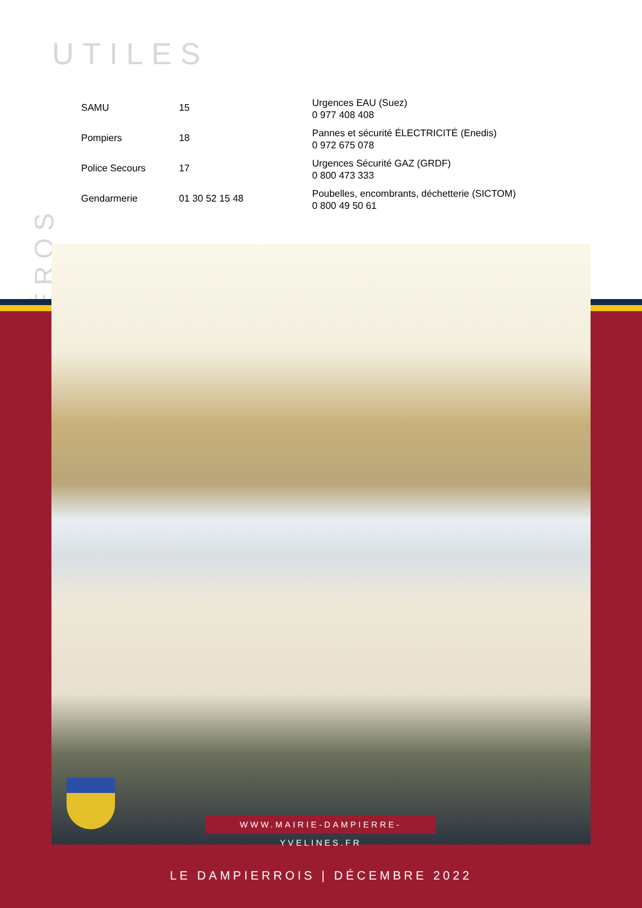UTILES
NUMÉROS
| SAMU | 15 |
| Pompiers | 18 |
| Police Secours | 17 |
| Gendarmerie | 01 30 52 15 48 |
Urgences EAU (Suez)
0 977 408 408
Pannes et sécurité ÉLECTRICITÉ (Enedis)
0 972 675 078
Urgences Sécurité GAZ (GRDF)
0 800 473 333
Poubelles, encombrants, déchetterie (SICTOM)
0 800 49 50 61
WWW.MAIRIE-DAMPIERRE-YVELINES.FR
LE DAMPIERROIS | DÉCEMBRE 2022